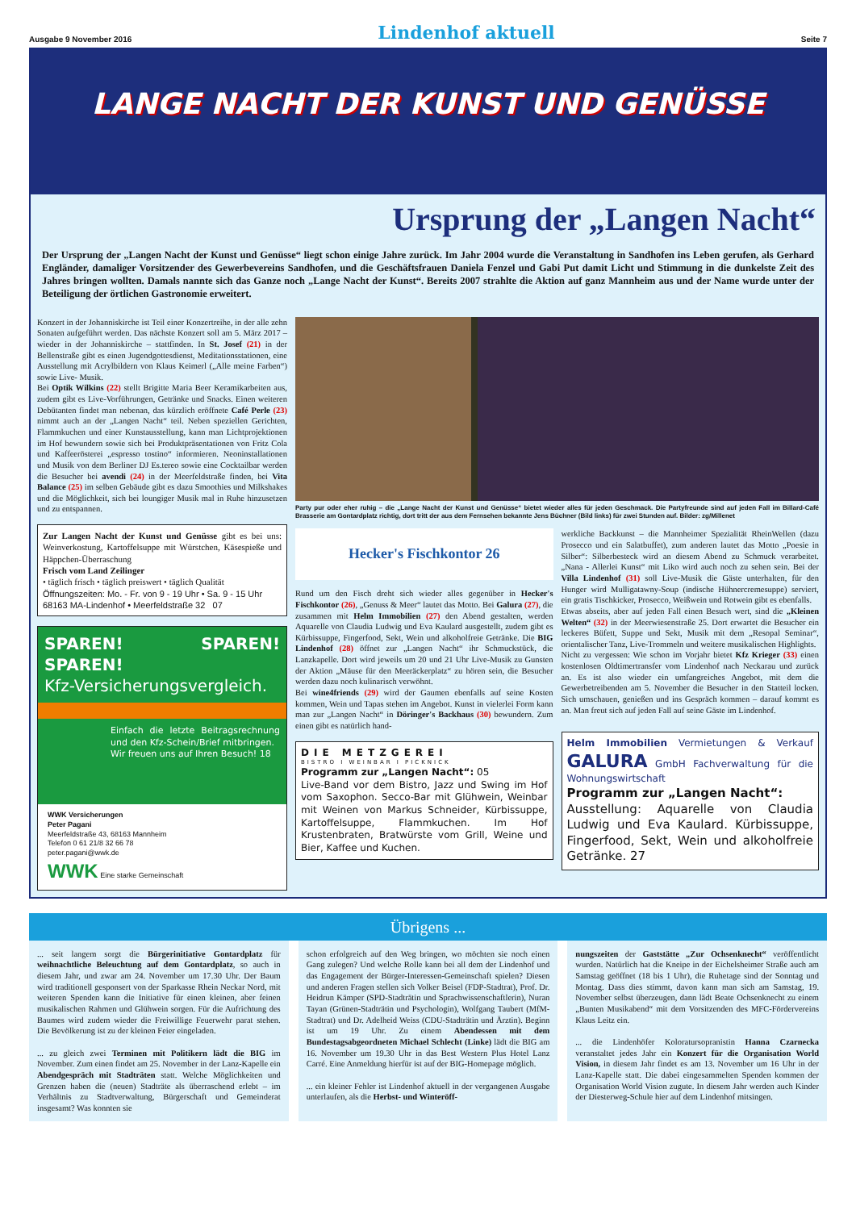Ausgabe 9 November 2016 Lindenhof aktuell Seite 7
LANGE NACHT DER KUNST UND GENÜSSE
Ursprung der „Langen Nacht“
Der Ursprung der „Langen Nacht der Kunst und Genüsse“ liegt schon einige Jahre zurück. Im Jahr 2004 wurde die Veranstaltung in Sandhofen ins Leben gerufen, als Gerhard Engländer, damaliger Vorsitzender des Gewerbevereins Sandhofen, und die Geschäftsfrauen Daniela Fenzel und Gabi Put damit Licht und Stimmung in die dunkelste Zeit des Jahres bringen wollten. Damals nannte sich das Ganze noch „Lange Nacht der Kunst“. Bereits 2007 strahlte die Aktion auf ganz Mannheim aus und der Name wurde unter der Beteiligung der örtlichen Gastronomie erweitert.
Konzert in der Johanniskirche ist Teil einer Konzertreihe, in der alle zehn Sonaten aufgeführt werden. Das nächste Konzert soll am 5. März 2017 – wieder in der Johanniskirche – stattfinden. In St. Josef (21) in der Bellenstraße gibt es einen Jugendgottesdienst, Meditationsstationen, eine Ausstellung mit Acrylbildern von Klaus Keimerl („Alle meine Farben“) sowie Live- Musik.
Bei Optik Wilkins (22) stellt Brigitte Maria Beer Keramikarbeiten aus, zudem gibt es Live-Vorführungen, Getränke und Snacks. Einen weiteren Debütanten findet man nebenan, das kürzlich eröffnete Café Perle (23) nimmt auch an der „Langen Nacht“ teil. Neben speziellen Gerichten, Flammkuchen und einer Kunstausstellung, kann man Lichtprojektionen im Hof bewundern sowie sich bei Produktpräsentationen von Fritz Cola und Kaffeerösterei „espresso tostino“ informieren. Neoninstallationen und Musik von dem Berliner DJ Es.tereo sowie eine Cocktailbar werden die Besucher bei avendi (24) in der Meerfeldstraße finden, bei Vita Balance (25) im selben Gebäude gibt es dazu Smoothies und Milkshakes und die Möglichkeit, sich bei loungiger Musik mal in Ruhe hinzusetzen und zu entspannen.
Zur Langen Nacht der Kunst und Genüsse gibt es bei uns: Weinverkostung, Kartoffelsuppe mit Würstchen, Käsespieße und Häppchen-Überraschung
Frisch vom Land Zeilinger
• täglich frisch • täglich preiswert • täglich Qualität
Öffnungszeiten: Mo. - Fr. von 9 - 19 Uhr • Sa. 9 - 15 Uhr
68163 MA-Lindenhof • Meerfeldstraße 32 07
SPAREN! SPAREN! SPAREN!
Kfz-Versicherungsvergleich.
Einfach die letzte Beitragsrechnung und den Kfz-Schein/Brief mitbringen.
Wir freuen uns auf Ihren Besuch! 18
WWK Versicherungen
Peter Pagani
Meerfeldstraße 43, 68163 Mannheim
Telefon 0 61 21/8 32 66 78
peter.pagani@wwk.de
WWK Eine starke Gemeinschaft
Party pur oder eher ruhig – die „Lange Nacht der Kunst und Genüsse“ bietet wieder alles für jeden Geschmack. Die Partyfreunde sind auf jeden Fall im Billard-Café Brasserie am Gontardplatz richtig, dort tritt der aus dem Fernsehen bekannte Jens Büchner (Bild links) für zwei Stunden auf. Bilder: zg/Millenet
Hecker's Fischkontor 26
Rund um den Fisch dreht sich wieder alles gegenüber in Hecker's Fischkontor (26), „Genuss & Meer“ lautet das Motto. Bei Galura (27), die zusammen mit Helm Immobilien (27) den Abend gestalten, werden Aquarelle von Claudia Ludwig und Eva Kaulard ausgestellt, zudem gibt es Kürbissuppe, Fingerfood, Sekt, Wein und alkoholfreie Getränke. Die BIG Lindenhof (28) öffnet zur „Langen Nacht“ ihr Schmuckstück, die Lanzkapelle. Dort wird jeweils um 20 und 21 Uhr Live-Musik zu Gunsten der Aktion „Mäuse für den Meeräckerplatz“ zu hören sein, die Besucher werden dazu noch kulinarisch verwöhnt.
Bei wine4friends (29) wird der Gaumen ebenfalls auf seine Kosten kommen, Wein und Tapas stehen im Angebot. Kunst in vielerlei Form kann man zur „Langen Nacht“ in Döringer's Backhaus (30) bewundern. Zum einen gibt es natürlich hand-
DIE METZGEREI
BISTRO I WEINBAR I PICKNICK
Programm zur „Langen Nacht“: 05
Live-Band vor dem Bistro, Jazz und Swing im Hof vom Saxophon. Secco-Bar mit Glühwein, Weinbar mit Weinen von Markus Schneider, Kürbissuppe, Kartoffelsuppe, Flammkuchen. Im Hof Krustenbraten, Bratwürste vom Grill, Weine und Bier, Kaffee und Kuchen.
werkliche Backkunst – die Mannheimer Spezialität RheinWellen (dazu Prosecco und ein Salatbuffet), zum anderen lautet das Motto „Poesie in Silber“: Silberbesteck wird an diesem Abend zu Schmuck verarbeitet. „Nana - Allerlei Kunst“ mit Liko wird auch noch zu sehen sein. Bei der Villa Lindenhof (31) soll Live-Musik die Gäste unterhalten, für den Hunger wird Mulligatawny-Soup (indische Hühnercremesuppe) serviert, ein gratis Tischkicker, Prosecco, Weißwein und Rotwein gibt es ebenfalls.
Etwas abseits, aber auf jeden Fall einen Besuch wert, sind die „Kleinen Welten“ (32) in der Meerwiesenstraße 25. Dort erwartet die Besucher ein leckeres Büfett, Suppe und Sekt, Musik mit dem „Resopal Seminar“, orientalischer Tanz, Live-Trommeln und weitere musikalischen Highlights.
Nicht zu vergessen: Wie schon im Vorjahr bietet Kfz Krieger (33) einen kostenlosen Oldtimertransfer vom Lindenhof nach Neckarau und zurück an. Es ist also wieder ein umfangreiches Angebot, mit dem die Gewerbetreibenden am 5. November die Besucher in den Statteil locken. Sich umschauen, genießen und ins Gespräch kommen – darauf kommt es an. Man freut sich auf jeden Fall auf seine Gäste im Lindenhof.
Helm Immobilien Vermietungen & Verkauf GALURA GmbH Fachverwaltung für die Wohnungswirtschaft
Programm zur „Langen Nacht“:
Ausstellung: Aquarelle von Claudia Ludwig und Eva Kaulard. Kürbissuppe, Fingerfood, Sekt, Wein und alkoholfreie Getränke. 27
Übrigens ...
... seit langem sorgt die Bürgerinitiative Gontardplatz für weihnachtliche Beleuchtung auf dem Gontardplatz, so auch in diesem Jahr, und zwar am 24. November um 17.30 Uhr. Der Baum wird traditionell gesponsert von der Sparkasse Rhein Neckar Nord, mit weiteren Spenden kann die Initiative für einen kleinen, aber feinen musikalischen Rahmen und Glühwein sorgen. Für die Aufrichtung des Baumes wird zudem wieder die Freiwillige Feuerwehr parat stehen. Die Bevölkerung ist zu der kleinen Feier eingeladen.
... zu gleich zwei Terminen mit Politikern lädt die BIG im November. Zum einen findet am 25. November in der Lanz-Kapelle ein Abendgespräch mit Stadträten statt. Welche Möglichkeiten und Grenzen haben die (neuen) Stadträte als überraschend erlebt – im Verhältnis zu Stadtverwaltung, Bürgerschaft und Gemeinderat insgesamt? Was konnten sie
schon erfolgreich auf den Weg bringen, wo möchten sie noch einen Gang zulegen? Und welche Rolle kann bei all dem der Lindenhof und das Engagement der Bürger-Interessen-Gemeinschaft spielen? Diesen und anderen Fragen stellen sich Volker Beisel (FDP-Stadtrat), Prof. Dr. Heidrun Kämper (SPD-Stadträtin und Sprachwissenschaftlerin), Nuran Tayan (Grünen-Stadträtin und Psychologin), Wolfgang Taubert (MfM-Stadtrat) und Dr. Adelheid Weiss (CDU-Stadträtin und Ärztin). Beginn ist um 19 Uhr. Zu einem Abendessen mit dem Bundestagsabgeordneten Michael Schlecht (Linke) lädt die BIG am 16. November um 19.30 Uhr in das Best Western Plus Hotel Lanz Carré. Eine Anmeldung hierfür ist auf der BIG-Homepage möglich.
... ein kleiner Fehler ist Lindenhof aktuell in der vergangenen Ausgabe unterlaufen, als die Herbst- und Winteröff-
nungszeiten der Gaststätte „Zur Ochsenknecht“ veröffentlicht wurden. Natürlich hat die Kneipe in der Eichelsheimer Straße auch am Samstag geöffnet (18 bis 1 Uhr), die Ruhetage sind der Sonntag und Montag. Dass dies stimmt, davon kann man sich am Samstag, 19. November selbst überzeugen, dann lädt Beate Ochsenknecht zu einem „Bunten Musikabend“ mit dem Vorsitzenden des MFC-Fördervereins Klaus Leitz ein.
... die Lindenhöfer Koloratursopranistin Hanna Czarnecka veranstaltet jedes Jahr ein Konzert für die Organisation World Vision, in diesem Jahr findet es am 13. November um 16 Uhr in der Lanz-Kapelle statt. Die dabei eingesammelten Spenden kommen der Organisation World Vision zugute. In diesem Jahr werden auch Kinder der Diesterweg-Schule hier auf dem Lindenhof mitsingen.